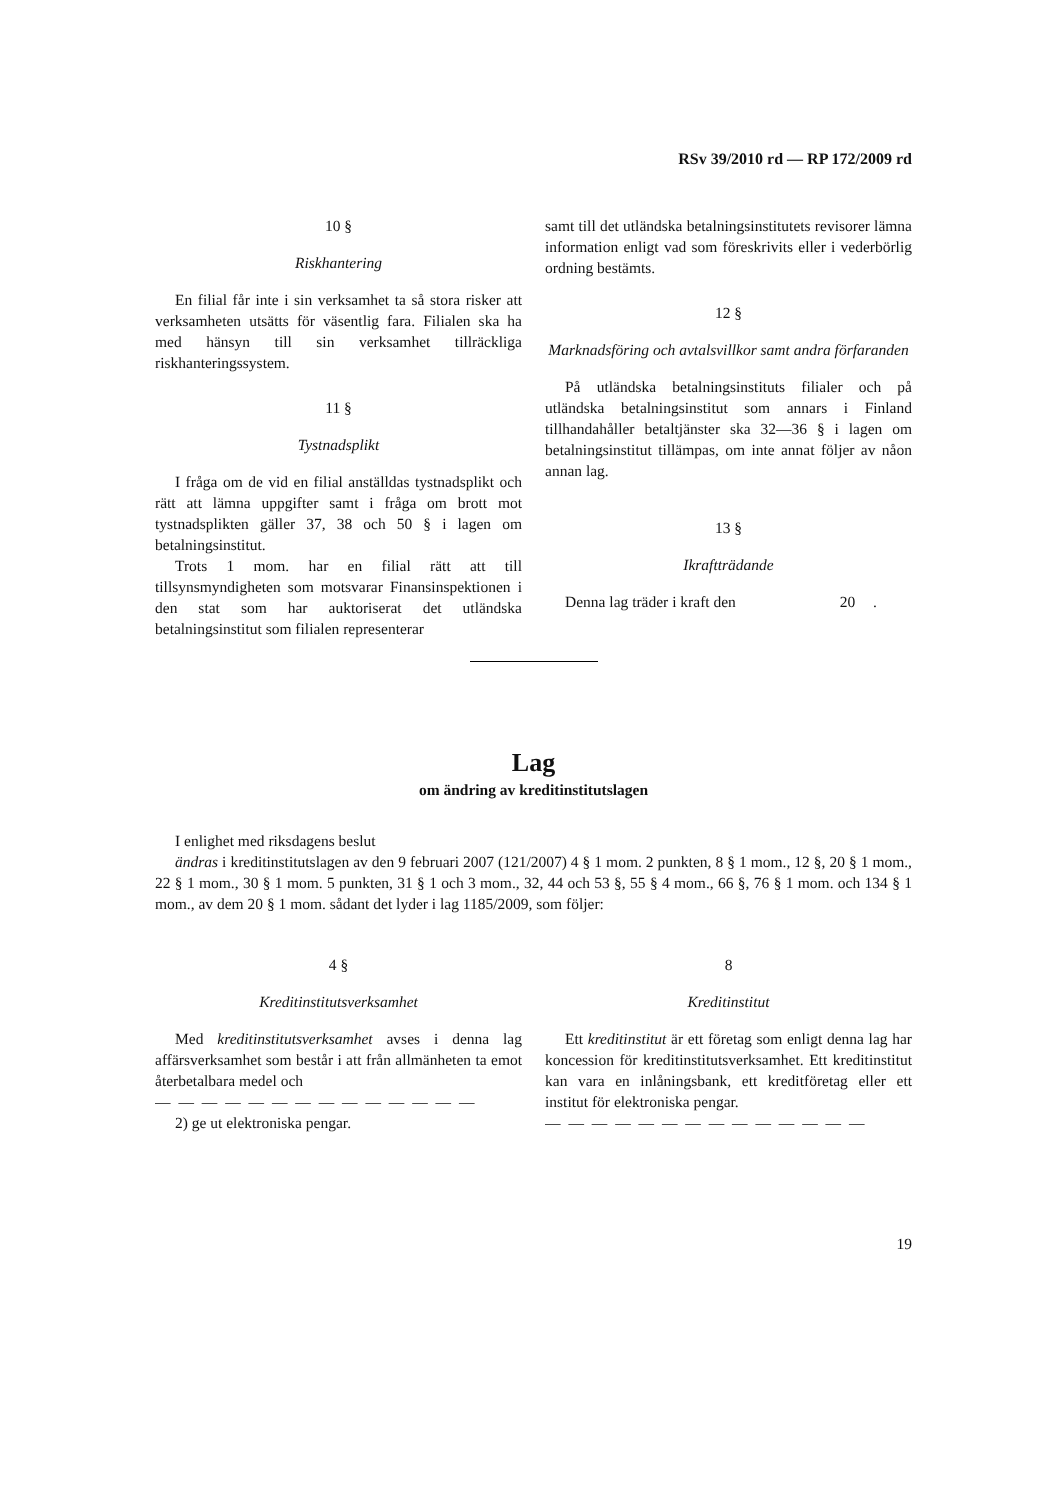RSv 39/2010 rd — RP 172/2009 rd
10 §
Riskhantering
En filial får inte i sin verksamhet ta så stora risker att verksamheten utsätts för väsentlig fara. Filialen ska ha med hänsyn till sin verksamhet tillräckliga riskhanteringssystem.
11 §
Tystnadsplikt
I fråga om de vid en filial anställdas tystnadsplikt och rätt att lämna uppgifter samt i fråga om brott mot tystnadsplikten gäller 37, 38 och 50 § i lagen om betalningsinstitut.
Trots 1 mom. har en filial rätt att till tillsynsmyndigheten som motsvarar Finansinspektionen i den stat som har auktoriserat det utländska betalningsinstitut som filialen representerar
samt till det utländska betalningsinstitutets revisorer lämna information enligt vad som föreskrivits eller i vederbörlig ordning bestämts.
12 §
Marknadsföring och avtalsvillkor samt andra förfaranden
På utländska betalningsinstituts filialer och på utländska betalningsinstitut som annars i Finland tillhandahåller betaltjänster ska 32—36 § i lagen om betalningsinstitut tillämpas, om inte annat följer av nåon annan lag.
13 §
Ikraftträdande
Denna lag träder i kraft den 20 .
Lag
om ändring av kreditinstitutslagen
I enlighet med riksdagens beslut
ändras i kreditinstitutslagen av den 9 februari 2007 (121/2007) 4 § 1 mom. 2 punkten, 8 § 1 mom., 12 §, 20 § 1 mom., 22 § 1 mom., 30 § 1 mom. 5 punkten, 31 § 1 och 3 mom., 32, 44 och 53 §, 55 § 4 mom., 66 §, 76 § 1 mom. och 134 § 1 mom., av dem 20 § 1 mom. sådant det lyder i lag 1185/2009, som följer:
4 §
Kreditinstitutsverksamhet
Med kreditinstitutsverksamhet avses i denna lag affärsverksamhet som består i att från allmänheten ta emot återbetalbara medel och
— — — — — — — — — — — — — —
2) ge ut elektroniska pengar.
8
Kreditinstitut
Ett kreditinstitut är ett företag som enligt denna lag har koncession för kreditinstitutsverksamhet. Ett kreditinstitut kan vara en inlåningsbank, ett kreditföretag eller ett institut för elektroniska pengar.
— — — — — — — — — — — — — —
19